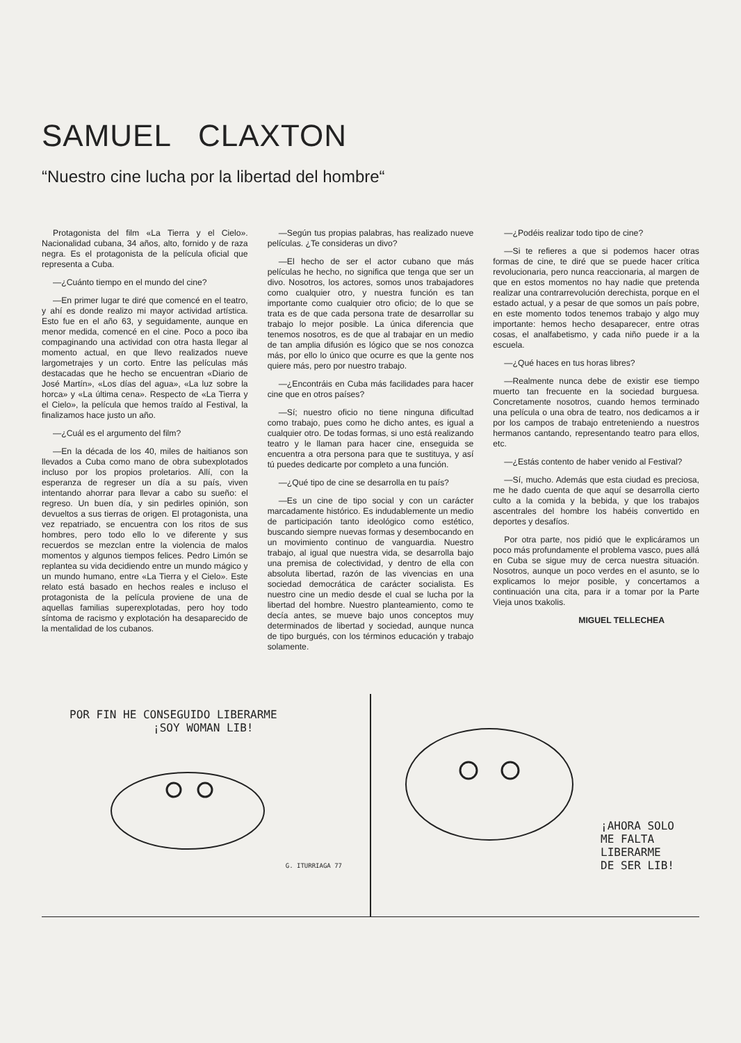SAMUEL CLAXTON
“Nuestro cine lucha por la libertad del hombre“
Protagonista del film «La Tierra y el Cielo». Nacionalidad cubana, 34 años, alto, fornido y de raza negra. Es el protagonista de la película oficial que representa a Cuba.
—¿Cuánto tiempo en el mundo del cine?
—En primer lugar te diré que comencé en el teatro, y ahí es donde realizo mi mayor actividad artística. Esto fue en el año 63, y seguidamente, aunque en menor medida, comencé en el cine. Poco a poco iba compaginando una actividad con otra hasta llegar al momento actual, en que llevo realizados nueve largometrajes y un corto. Entre las películas más destacadas que he hecho se encuentran «Diario de José Martín», «Los días del agua», «La luz sobre la horca» y «La última cena». Respecto de «La Tierra y el Cielo», la película que hemos traído al Festival, la finalizamos hace justo un año.
—¿Cuál es el argumento del film?
—En la década de los 40, miles de haitianos son llevados a Cuba como mano de obra subexplotados incluso por los propios proletarios. Allí, con la esperanza de regreser un día a su país, viven intentando ahorrar para llevar a cabo su sueño: el regreso. Un buen día, y sin pedirles opinión, son devueltos a sus tierras de origen. El protagonista, una vez repatriado, se encuentra con los ritos de sus hombres, pero todo ello lo ve diferente y sus recuerdos se mezclan entre la violencia de malos momentos y algunos tiempos felices. Pedro Limón se replantea su vida decidiendo entre un mundo mágico y un mundo humano, entre «La Tierra y el Cielo». Este relato está basado en hechos reales e incluso el protagonista de la película proviene de una de aquellas familias superexplotadas, pero hoy todo síntoma de racismo y explotación ha desaparecido de la mentalidad de los cubanos.
—Según tus propias palabras, has realizado nueve películas. ¿Te consideras un divo?
—El hecho de ser el actor cubano que más películas he hecho, no significa que tenga que ser un divo. Nosotros, los actores, somos unos trabajadores como cualquier otro, y nuestra función es tan importante como cualquier otro oficio; de lo que se trata es de que cada persona trate de desarrollar su trabajo lo mejor posible. La única diferencia que tenemos nosotros, es de que al trabajar en un medio de tan amplia difusión es lógico que se nos conozca más, por ello lo único que ocurre es que la gente nos quiere más, pero por nuestro trabajo.
—¿Encontráis en Cuba más facilidades para hacer cine que en otros países?
—Sí; nuestro oficio no tiene ninguna dificultad como trabajo, pues como he dicho antes, es igual a cualquier otro. De todas formas, si uno está realizando teatro y le llaman para hacer cine, enseguida se encuentra a otra persona para que te sustituya, y así tú puedes dedicarte por completo a una función.
—¿Qué tipo de cine se desarrolla en tu país?
—Es un cine de tipo social y con un carácter marcadamente histórico. Es indudablemente un medio de participación tanto ideológico como estético, buscando siempre nuevas formas y desembocando en un movimiento continuo de vanguardia. Nuestro trabajo, al igual que nuestra vida, se desarrolla bajo una premisa de colectividad, y dentro de ella con absoluta libertad, razón de las vivencias en una sociedad democrática de carácter socialista. Es nuestro cine un medio desde el cual se lucha por la libertad del hombre. Nuestro planteamiento, como te decía antes, se mueve bajo unos conceptos muy determinados de libertad y sociedad, aunque nunca de tipo burgués, con los términos educación y trabajo solamente.
—¿Podéis realizar todo tipo de cine?
—Si te refieres a que si podemos hacer otras formas de cine, te diré que se puede hacer crítica revolucionaria, pero nunca reaccionaria, al margen de que en estos momentos no hay nadie que pretenda realizar una contrarrevolución derechista, porque en el estado actual, y a pesar de que somos un país pobre, en este momento todos tenemos trabajo y algo muy importante: hemos hecho desaparecer, entre otras cosas, el analfabetismo, y cada niño puede ir a la escuela.
—¿Qué haces en tus horas libres?
—Realmente nunca debe de existir ese tiempo muerto tan frecuente en la sociedad burguesa. Concretamente nosotros, cuando hemos terminado una película o una obra de teatro, nos dedicamos a ir por los campos de trabajo entreteniendo a nuestros hermanos cantando, representando teatro para ellos, etc.
—¿Estás contento de haber venido al Festival?
—Sí, mucho. Además que esta ciudad es preciosa, me he dado cuenta de que aquí se desarrolla cierto culto a la comida y la bebida, y que los trabajos ascentrales del hombre los habéis convertido en deportes y desafíos.
Por otra parte, nos pidió que le explicáramos un poco más profundamente el problema vasco, pues allá en Cuba se sigue muy de cerca nuestra situación. Nosotros, aunque un poco verdes en el asunto, se lo explicamos lo mejor posible, y concertamos a continuación una cita, para ir a tomar por la Parte Vieja unos txakolis.
MIGUEL TELLECHEA
POR FIN HE CONSEGUIDO LIBERARME
¡SOY WOMAN LIB!
G. ITURRIAGA 77
¡AHORA SOLO
ME FALTA LIBERARME
DE SER LIB!